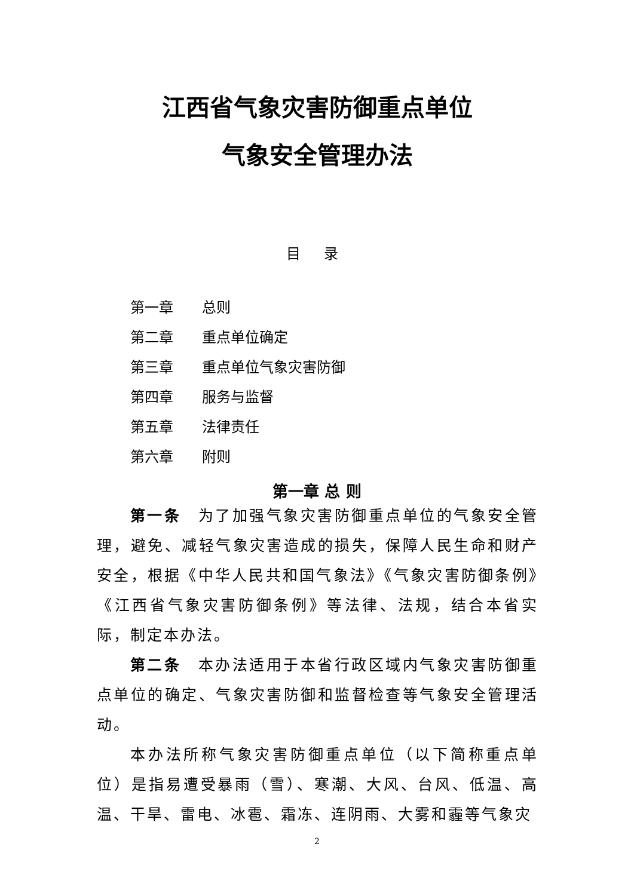江西省气象灾害防御重点单位
气象安全管理办法
目 录
第一章 总则
第二章 重点单位确定
第三章 重点单位气象灾害防御
第四章 服务与监督
第五章 法律责任
第六章 附则
第一章 总 则
第一条　为了加强气象灾害防御重点单位的气象安全管理，避免、减轻气象灾害造成的损失，保障人民生命和财产安全，根据《中华人民共和国气象法》《气象灾害防御条例》《江西省气象灾害防御条例》等法律、法规，结合本省实际，制定本办法。
第二条　本办法适用于本省行政区域内气象灾害防御重点单位的确定、气象灾害防御和监督检查等气象安全管理活动。
本办法所称气象灾害防御重点单位（以下简称重点单位）是指易遭受暴雨（雪）、寒潮、大风、台风、低温、高温、干旱、雷电、冰雹、霜冻、连阴雨、大雾和霾等气象灾
2